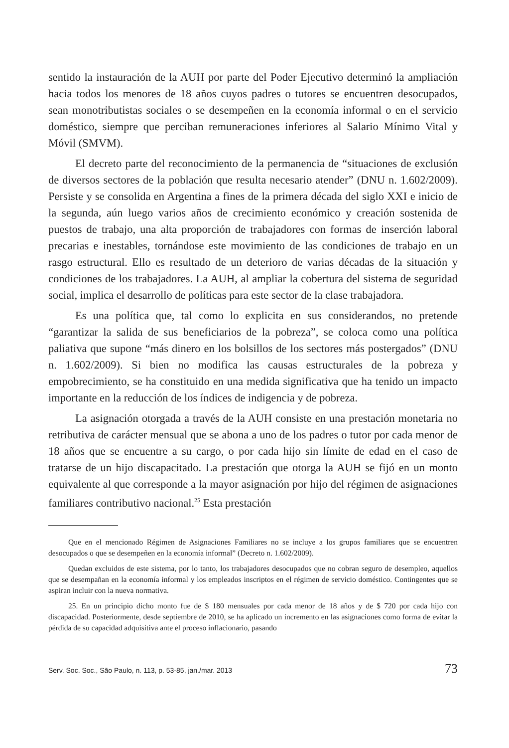sentido la instauración de la AUH por parte del Poder Ejecutivo determinó la ampliación hacia todos los menores de 18 años cuyos padres o tutores se encuentren desocupados, sean monotributistas sociales o se desempeñen en la economía informal o en el servicio doméstico, siempre que perciban remuneraciones inferiores al Salario Mínimo Vital y Móvil (SMVM).
El decreto parte del reconocimiento de la permanencia de “situaciones de exclusión de diversos sectores de la población que resulta necesario atender” (DNU n. 1.602/2009). Persiste y se consolida en Argentina a fines de la primera década del siglo XXI e inicio de la segunda, aún luego varios años de crecimiento económico y creación sostenida de puestos de trabajo, una alta proporción de trabajadores con formas de inserción laboral precarias e inestables, tornándose este movimiento de las condiciones de trabajo en un rasgo estructural. Ello es resultado de un deterioro de varias décadas de la situación y condiciones de los trabajadores. La AUH, al ampliar la cobertura del sistema de seguridad social, implica el desarrollo de políticas para este sector de la clase trabajadora.
Es una política que, tal como lo explicita en sus considerandos, no pretende “garantizar la salida de sus beneficiarios de la pobreza”, se coloca como una política paliativa que supone “más dinero en los bolsillos de los sectores más postergados” (DNU n. 1.602/2009). Si bien no modifica las causas estructurales de la pobreza y empobrecimiento, se ha constituido en una medida significativa que ha tenido un impacto importante en la reducción de los índices de indigencia y de pobreza.
La asignación otorgada a través de la AUH consiste en una prestación monetaria no retributiva de carácter mensual que se abona a uno de los padres o tutor por cada menor de 18 años que se encuentre a su cargo, o por cada hijo sin límite de edad en el caso de tratarse de un hijo discapacitado. La prestación que otorga la AUH se fijó en un monto equivalente al que corresponde a la mayor asignación por hijo del régimen de asignaciones familiares contributivo nacional.<sup>25</sup> Esta prestación
Que en el mencionado Régimen de Asignaciones Familiares no se incluye a los grupos familiares que se encuentren desocupados o que se desempeñen en la economía informal” (Decreto n. 1.602/2009).
Quedan excluidos de este sistema, por lo tanto, los trabajadores desocupados que no cobran seguro de desempleo, aquellos que se desempañan en la economía informal y los empleados inscriptos en el régimen de servicio doméstico. Contingentes que se aspiran incluir con la nueva normativa.
25. En un principio dicho monto fue de $ 180 mensuales por cada menor de 18 años y de $ 720 por cada hijo con discapacidad. Posteriormente, desde septiembre de 2010, se ha aplicado un incremento en las asignaciones como forma de evitar la pérdida de su capacidad adquisitiva ante el proceso inflacionario, pasando
Serv. Soc. Soc., São Paulo, n. 113, p. 53-85, jan./mar. 2013 73